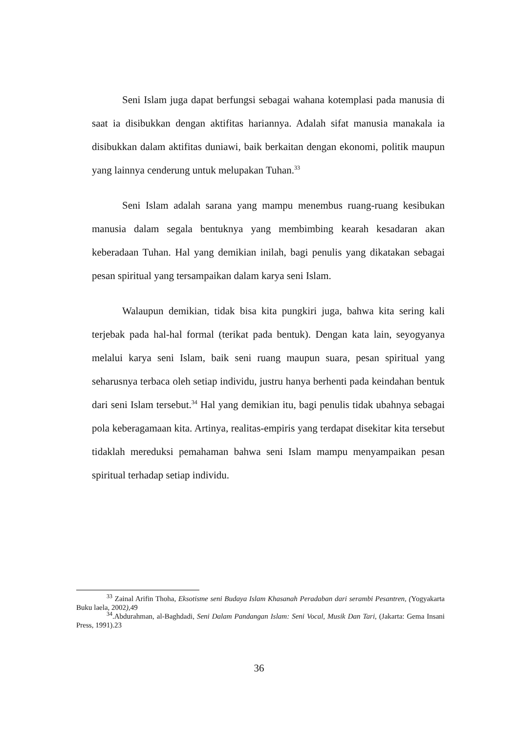Seni Islam juga dapat berfungsi sebagai wahana kotemplasi pada manusia di saat ia disibukkan dengan aktifitas hariannya. Adalah sifat manusia manakala ia disibukkan dalam aktifitas duniawi, baik berkaitan dengan ekonomi, politik maupun yang lainnya cenderung untuk melupakan Tuhan.<sup>33</sup>
Seni Islam adalah sarana yang mampu menembus ruang-ruang kesibukan manusia dalam segala bentuknya yang membimbing kearah kesadaran akan keberadaan Tuhan. Hal yang demikian inilah, bagi penulis yang dikatakan sebagai pesan spiritual yang tersampaikan dalam karya seni Islam.
Walaupun demikian, tidak bisa kita pungkiri juga, bahwa kita sering kali terjebak pada hal-hal formal (terikat pada bentuk). Dengan kata lain, seyogyanya melalui karya seni Islam, baik seni ruang maupun suara, pesan spiritual yang seharusnya terbaca oleh setiap individu, justru hanya berhenti pada keindahan bentuk dari seni Islam tersebut.<sup>34</sup> Hal yang demikian itu, bagi penulis tidak ubahnya sebagai pola keberagamaan kita. Artinya, realitas-empiris yang terdapat disekitar kita tersebut tidaklah mereduksi pemahaman bahwa seni Islam mampu menyampaikan pesan spiritual terhadap setiap individu.
<sup>33</sup> Zainal Arifin Thoha, Eksotisme seni Budaya Islam Khasanah Peradaban dari serambi Pesantren, (Yogyakarta Buku laela, 2002), 49
<sup>34</sup>.Abdurahman, al-Baghdadi, Seni Dalam Pandangan Islam: Seni Vocal, Musik Dan Tari, (Jakarta: Gema Insani Press, 1991).23
36